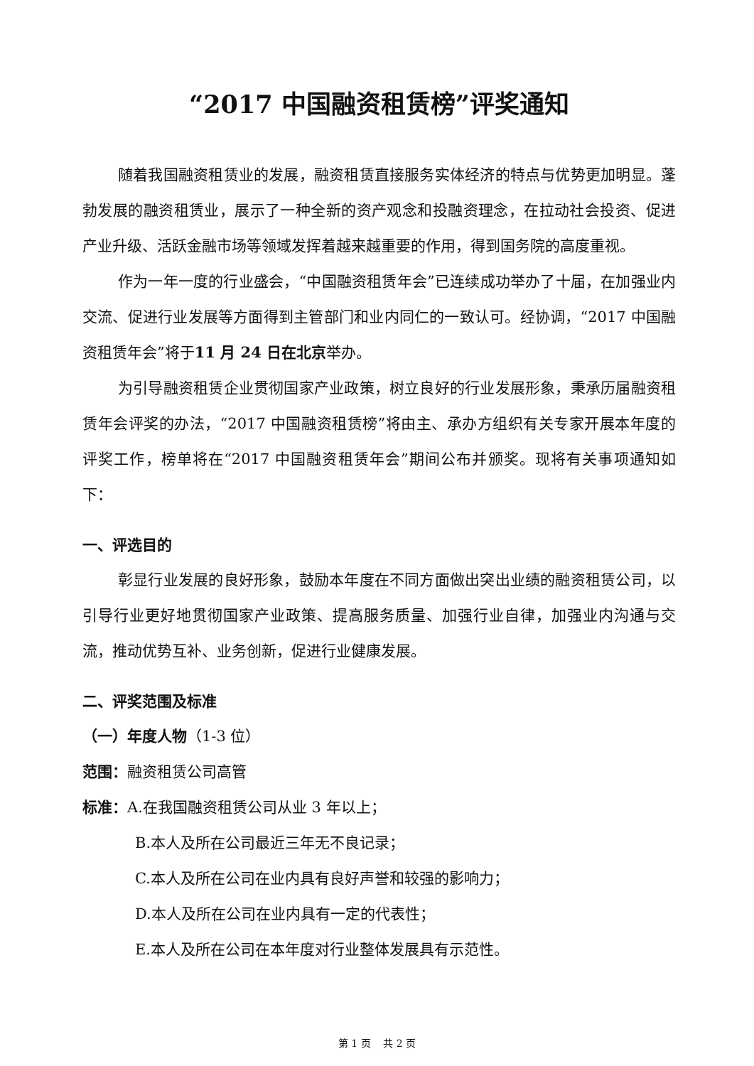“2017 中国融资租赁榜”评奖通知
随着我国融资租赁业的发展，融资租赁直接服务实体经济的特点与优势更加明显。蓬勃发展的融资租赁业，展示了一种全新的资产观念和投融资理念，在拉动社会投资、促进产业升级、活跃金融市场等领域发挥着越来越重要的作用，得到国务院的高度重视。
作为一年一度的行业盛会，“中国融资租赁年会”已连续成功举办了十届，在加强业内交流、促进行业发展等方面得到主管部门和业内同仁的一致认可。经协调，“2017 中国融资租赁年会”将于11 月 24 日在北京举办。
为引导融资租赁企业贯彻国家产业政策，树立良好的行业发展形象，秉承历届融资租赁年会评奖的办法，“2017 中国融资租赁榜”将由主、承办方组织有关专家开展本年度的评奖工作，榜单将在“2017 中国融资租赁年会”期间公布并颁奖。现将有关事项通知如下：
一、评选目的
彰显行业发展的良好形象，鼓励本年度在不同方面做出突出业绩的融资租赁公司，以引导行业更好地贯彻国家产业政策、提高服务质量、加强行业自律，加强业内沟通与交流，推动优势互补、业务创新，促进行业健康发展。
二、评奖范围及标准
（一）年度人物（1-3 位）
范围：融资租赁公司高管
标准：A.在我国融资租赁公司从业 3 年以上；
B.本人及所在公司最近三年无不良记录；
C.本人及所在公司在业内具有良好声誉和较强的影响力；
D.本人及所在公司在业内具有一定的代表性；
E.本人及所在公司在本年度对行业整体发展具有示范性。
第 1 页 共 2 页